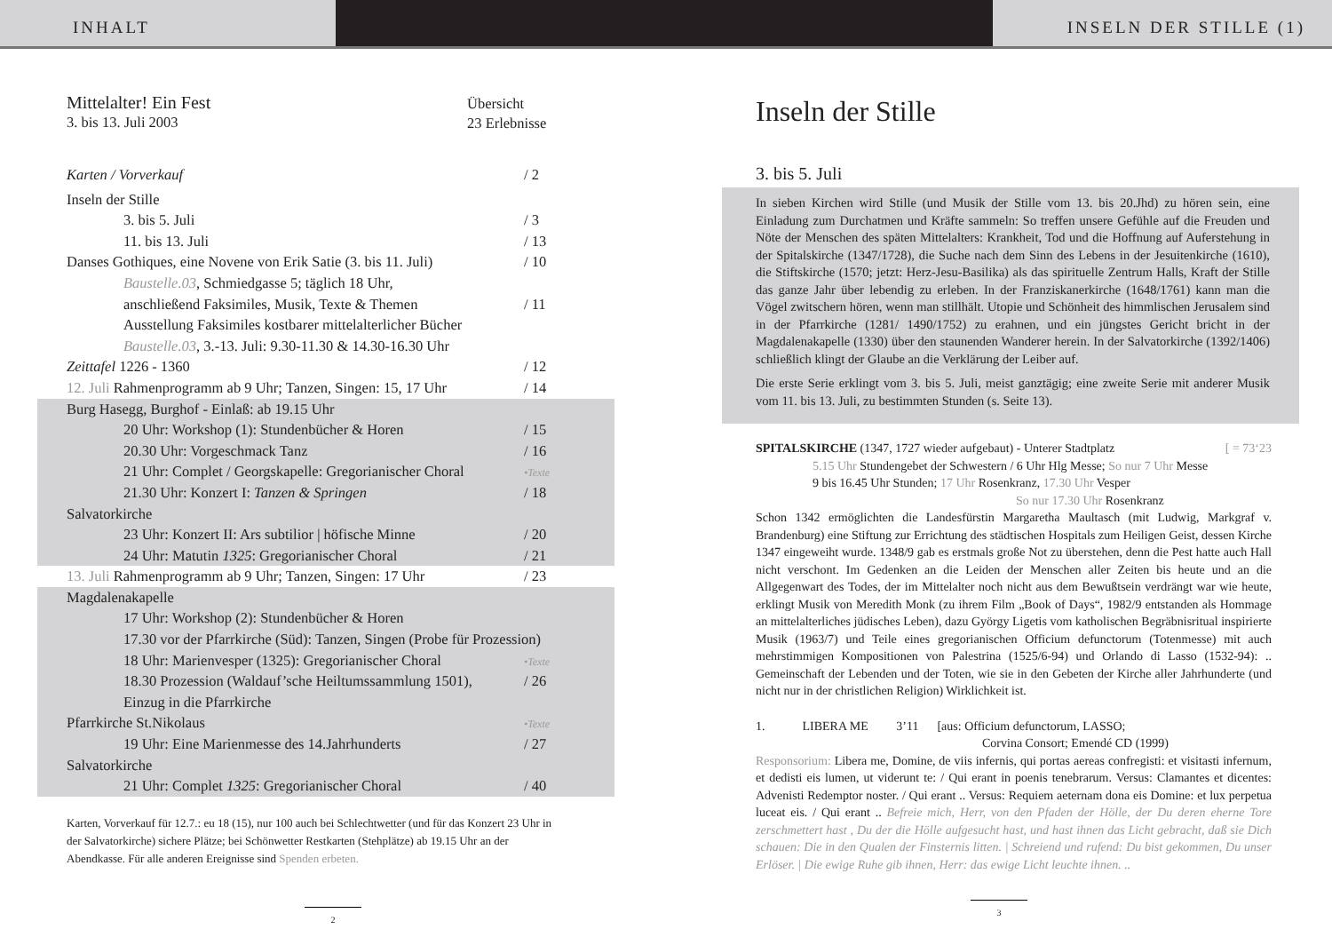INHALT INSELN DER STILLE (1)
Mittelalter! Ein Fest
3. bis 13. Juli 2003
Übersicht
23 Erlebnisse
Karten / Vorverkauf / 2
Inseln der Stille
3. bis 5. Juli / 3
11. bis 13. Juli / 13
Danses Gothiques, eine Novene von Erik Satie (3. bis 11. Juli)
/ 10
Baustelle.03, Schmiedgasse 5; täglich 18 Uhr,
anschließend Faksimiles, Musik, Texte & Themen
/ 11
Ausstellung Faksimiles kostbarer mittelalterlicher Bücher
Baustelle.03, 3.-13. Juli: 9.30-11.30 & 14.30-16.30 Uhr
Zeittafel 1226 - 1360 / 12
12. Juli Rahmenprogramm ab 9 Uhr; Tanzen, Singen: 15, 17 Uhr
/ 14
Burg Hasegg, Burghof - Einlaß: ab 19.15 Uhr
20 Uhr: Workshop (1): Stundenbücher & Horen / 15
20.30 Uhr: Vorgeschmack Tanz / 16
21 Uhr: Complet / Georgskapelle: Gregorianischer Choral
•Texte
21.30 Uhr: Konzert I: Tanzen & Springen / 18
Salvatorkirche
23 Uhr: Konzert II: Ars subtilior | höfische Minne
/ 20
24 Uhr: Matutin 1325: Gregorianischer Choral / 21
13. Juli Rahmenprogramm ab 9 Uhr; Tanzen, Singen: 17 Uhr
/ 23
Magdalenakapelle
17 Uhr: Workshop (2): Stundenbücher & Horen
17.30 vor der Pfarrkirche (Süd): Tanzen, Singen (Probe für Prozession)
18 Uhr: Marienvesper (1325): Gregorianischer Choral
•Texte
18.30 Prozession (Waldauf’sche Heiltumssammlung 1501),
/ 26
Einzug in die Pfarrkirche
Pfarrkirche St.Nikolaus
•Texte
19 Uhr: Eine Marienmesse des 14.Jahrhunderts / 27
Salvatorkirche
21 Uhr: Complet 1325: Gregorianischer Choral / 40
Karten, Vorverkauf für 12.7.: eu 18 (15), nur 100 auch bei Schlechtwetter (und für das Konzert 23 Uhr in der Salvatorkirche) sichere Plätze; bei Schönwetter Restkarten (Stehplätze) ab 19.15 Uhr an der Abendkasse. Für alle anderen Ereignisse sind Spenden erbeten.
2
Inseln der Stille
3. bis 5. Juli
In sieben Kirchen wird Stille (und Musik der Stille vom 13. bis 20.Jhd) zu hören sein, eine Einladung zum Durchatmen und Kräfte sammeln: So treffen unsere Gefühle auf die Freuden und Nöte der Menschen des späten Mittelalters: Krankheit, Tod und die Hoffnung auf Auferstehung in der Spitalskirche (1347/1728), die Suche nach dem Sinn des Lebens in der Jesuitenkirche (1610), die Stiftskirche (1570; jetzt: Herz-Jesu-Basilika) als das spirituelle Zentrum Halls, Kraft der Stille das ganze Jahr über lebendig zu erleben. In der Franziskanerkirche (1648/1761) kann man die Vögel zwitschern hören, wenn man stillhält. Utopie und Schönheit des himmlischen Jerusalem sind in der Pfarrkirche (1281/ 1490/1752) zu erahnen, und ein jüngstes Gericht bricht in der Magdalenakapelle (1330) über den staunenden Wanderer herein. In der Salvatorkirche (1392/1406) schließlich klingt der Glaube an die Verklärung der Leiber auf.
Die erste Serie erklingt vom 3. bis 5. Juli, meist ganztägig; eine zweite Serie mit anderer Musik vom 11. bis 13. Juli, zu bestimmten Stunden (s. Seite 13).
SPITALSKIRCHE (1347, 1727 wieder aufgebaut) - Unterer Stadtplatz [ = 73‘23
5.15 Uhr Stundengebet der Schwestern / 6 Uhr Hlg Messe; So nur 7 Uhr Messe
9 bis 16.45 Uhr Stunden; 17 Uhr Rosenkranz, 17.30 Uhr Vesper
So nur 17.30 Uhr Rosenkranz
Schon 1342 ermöglichten die Landesfürstin Margaretha Maultasch (mit Ludwig, Markgraf v. Brandenburg) eine Stiftung zur Errichtung des städtischen Hospitals zum Heiligen Geist, dessen Kirche 1347 eingeweiht wurde. 1348/9 gab es erstmals große Not zu überstehen, denn die Pest hatte auch Hall nicht verschont. Im Gedenken an die Leiden der Menschen aller Zeiten bis heute und an die Allgegenwart des Todes, der im Mittelalter noch nicht aus dem Bewußtsein verdrängt war wie heute, erklingt Musik von Meredith Monk (zu ihrem Film „Book of Days“, 1982/9 entstanden als Hommage an mittelalterliches jüdisches Leben), dazu György Ligetis vom katholischen Begräbnisritual inspirierte Musik (1963/7) und Teile eines gregorianischen Officium defunctorum (Totenmesse) mit auch mehrstimmigen Kompositionen von Palestrina (1525/6-94) und Orlando di Lasso (1532-94): .. Gemeinschaft der Lebenden und der Toten, wie sie in den Gebeten der Kirche aller Jahrhunderte (und nicht nur in der christlichen Religion) Wirklichkeit ist.
1. LIBERA ME 3’11 [aus: Officium defunctorum, LASSO;
Corvina Consort; Emendé CD (1999)
Responsorium: Libera me, Domine, de viis infernis, qui portas aereas confregisti: et visitasti infernum, et dedisti eis lumen, ut viderunt te: / Qui erant in poenis tenebrarum. Versus: Clamantes et dicentes: Advenisti Redemptor noster. / Qui erant .. Versus: Requiem aeternam dona eis Domine: et lux perpetua luceat eis. / Qui erant .. Befreie mich, Herr, von den Pfaden der Hölle, der Du deren eherne Tore zerschmettert hast , Du der die Hölle aufgesucht hast, und hast ihnen das Licht gebracht, daß sie Dich schauen: Die in den Qualen der Finsternis litten. | Schreiend und rufend: Du bist gekommen, Du unser Erlöser. | Die ewige Ruhe gib ihnen, Herr: das ewige Licht leuchte ihnen. ..
3